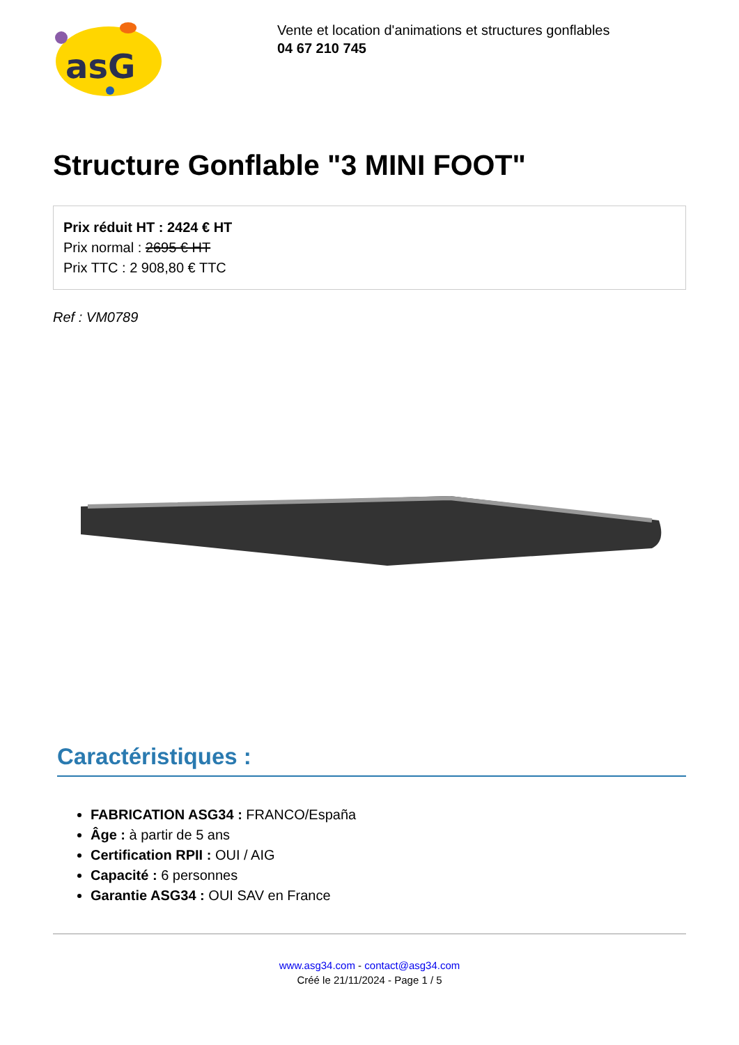asG
Vente et location d'animations et structures gonflables
04 67 210 745
Structure Gonflable "3 MINI FOOT"
Prix réduit HT : 2424 € HT
Prix normal : 2695 € HT
Prix TTC : 2 908,80 € TTC
Ref : VM0789
Caractéristiques :
FABRICATION ASG34 : FRANCO/España
Âge : à partir de 5 ans
Certification RPII : OUI / AIG
Capacité : 6 personnes
Garantie ASG34 : OUI SAV en France
www.asg34.com - contact@asg34.com
Créé le 21/11/2024 - Page 1 / 5